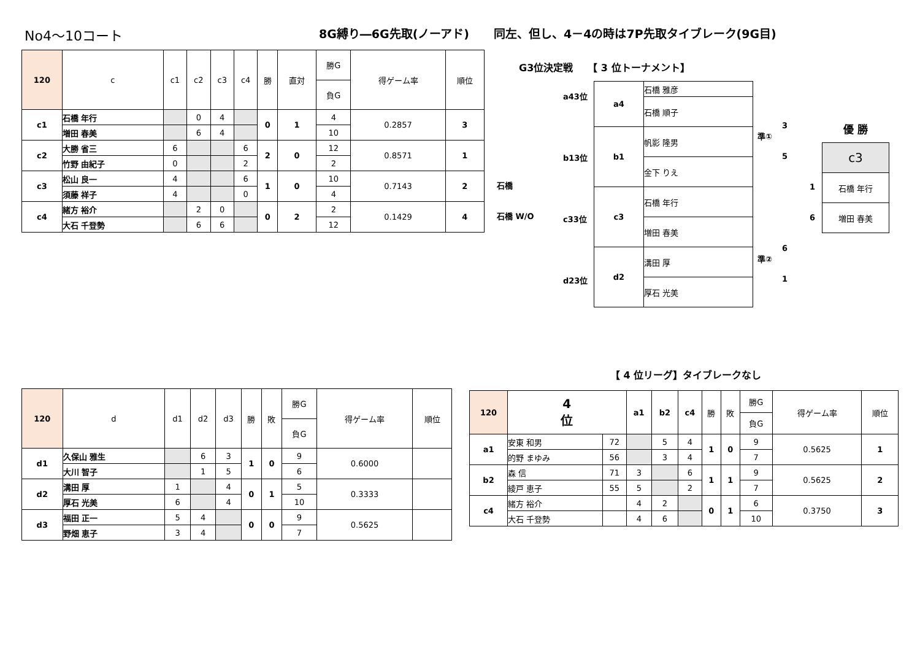No4～10コート 8G縛り―6G先取(ノーアド) 同左、但し、4－4の時は7P先取タイブレーク(9G目)
| 120 | c | c1 | c2 | c3 | c4 | 勝 | 直対 | 勝G | 得ゲーム率 | 順位 |
| --- | --- | --- | --- | --- | --- | --- | --- | --- | --- | --- |
| | | | | | | | | 負G | | |
| c1 | 石橋 年行 | | 0 | 4 | | 0 | 1 | 4 | 0.2857 | 3 |
| | 増田 春美 | | 6 | 4 | | | | 10 | | |
| c2 | 大勝 省三 | 6 | | | 6 | 2 | 0 | 12 | 0.8571 | 1 |
| | 竹野 由紀子 | 0 | | | 2 | | | 2 | | |
| c3 | 松山 良一 | 4 | | | 6 | 1 | 0 | 10 | 0.7143 | 2 |
| | 須藤 祥子 | 4 | | | 0 | | | 4 | | |
| c4 | 緒方 裕介 | | 2 | 0 | | 0 | 2 | 2 | 0.1429 | 4 |
| | 大石 千登勢 | | 6 | 6 | | | | 12 | | |
G3位決定戦　　【 3 位トーナメント】
石橋
石橋 W/O
a43位
b13位
c33位
d23位
| a4 | 石橋 雅彦 |
| | 石橋 順子 |
| b1 | 帆影 隆男 |
| | 金下 りえ |
| c3 | 石橋 年行 |
| | 増田 春美 |
| d2 | 溝田 厚 |
| | 厚石 光美 |
準①
準②
3
5
6
1
1
6
優 勝
| c3 |
| 石橋 年行 |
| 増田 春美 |
| 120 | d | d1 | d2 | d3 | 勝 | 敗 | 勝G | 得ゲーム率 | 順位 |
| --- | --- | --- | --- | --- | --- | --- | --- | --- | --- |
| | | | | | | | 負G | | |
| d1 | 久保山 雅生 | | 6 | 3 | 1 | 0 | 9 | 0.6000 | |
| | 大川 智子 | | 1 | 5 | | | 6 | | |
| d2 | 溝田 厚 | 1 | | 4 | 0 | 1 | 5 | 0.3333 | |
| | 厚石 光美 | 6 | | 4 | | | 10 | | |
| d3 | 福田 正一 | 5 | 4 | | 0 | 0 | 9 | 0.5625 | |
| | 野畑 恵子 | 3 | 4 | | | | 7 | | |
【 4 位リーグ】タイブレークなし
| 120 | 4 位 | | a1 | b2 | c4 | 勝 | 敗 | 勝G | 得ゲーム率 | 順位 |
| --- | --- | --- | --- | --- | --- | --- | --- | --- | --- | --- |
| | | | | | | | | 負G | | |
| a1 | 安東 和男 | 72 | | 5 | 4 | 1 | 0 | 9 | 0.5625 | 1 |
| | 的野 まゆみ | 56 | | 3 | 4 | | | 7 | | |
| b2 | 森 信 | 71 | 3 | | 6 | 1 | 1 | 9 | 0.5625 | 2 |
| | 綾戸 恵子 | 55 | 5 | | 2 | | | 7 | | |
| c4 | 緒方 裕介 | | 4 | 2 | | 0 | 1 | 6 | 0.3750 | 3 |
| | 大石 千登勢 | | 4 | 6 | | | | 10 | | |